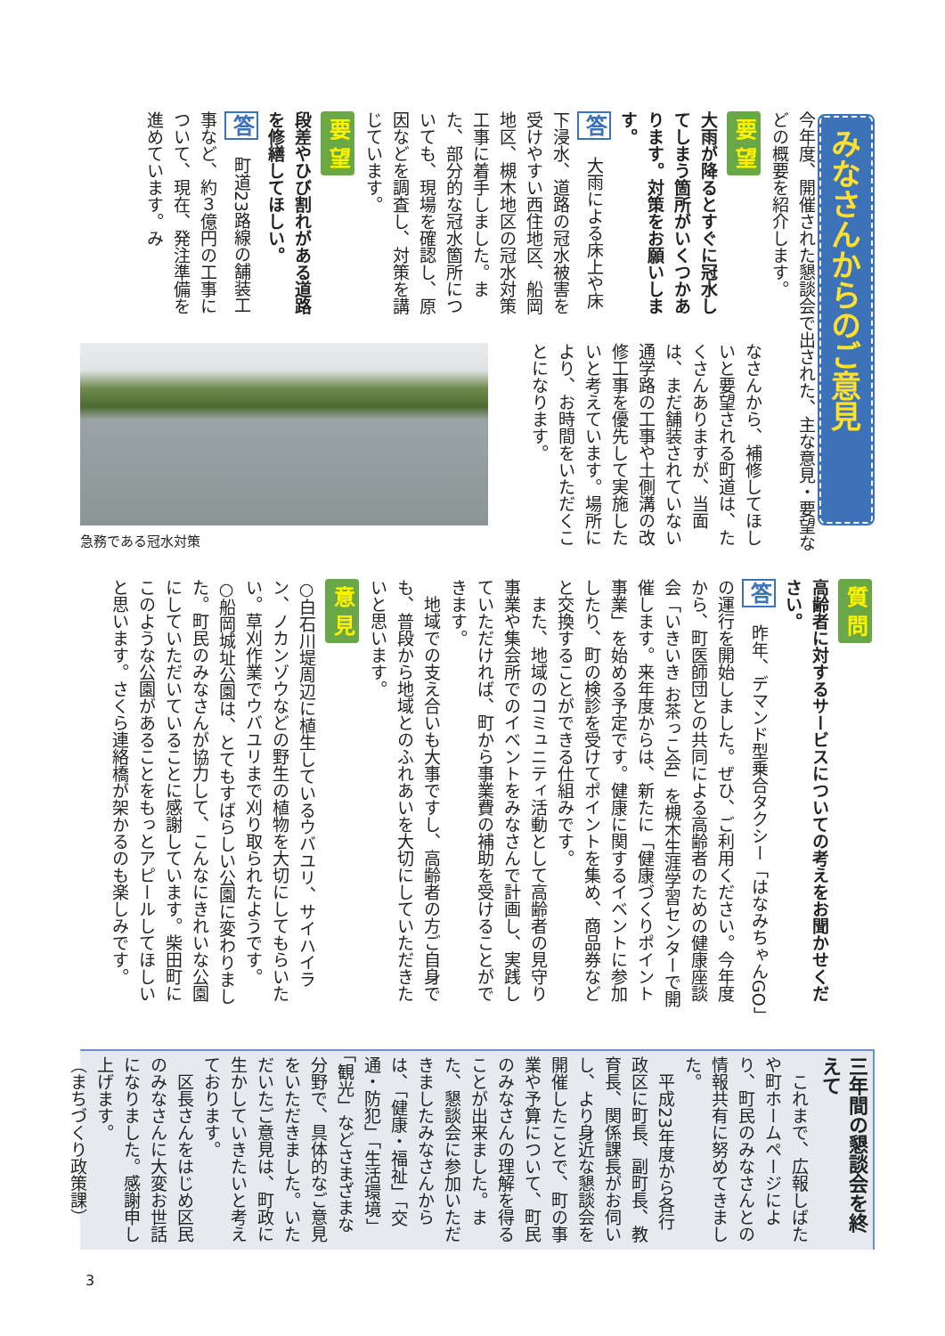みなさんからのご意見
今年度、開催された懇談会で出された、主な意見・要望などの概要を紹介します。
要 望
大雨が降るとすぐに冠水してしまう箇所がいくつかあります。対策をお願いします。
答　大雨による床上や床下浸水、道路の冠水被害を受けやすい西住地区、船岡地区、槻木地区の冠水対策工事に着手しました。また、部分的な冠水箇所についても、現場を確認し、原因などを調査し、対策を講じています。
要 望
段差やひび割れがある道路を修繕してほしい。
答　町道23路線の舗装工事など、約３億円の工事について、現在、発注準備を進めています。み
なさんから、補修してほしいと要望される町道は、たくさんありますが、当面は、まだ舗装されていない通学路の工事や土側溝の改修工事を優先して実施したいと考えています。場所により、お時間をいただくことになります。
急務である冠水対策
質 問
高齢者に対するサービスについての考えをお聞かせください。
答　昨年、デマンド型乗合タクシー「はなみちゃんGO」の運行を開始しました。ぜひ、ご利用ください。今年度から、町医師団との共同による高齢者のための健康座談会「いきいき お茶っこ会」を槻木生涯学習センターで開催します。来年度からは、新たに「健康づくりポイント事業」を始める予定です。健康に関するイベントに参加したり、町の検診を受けてポイントを集め、商品券などと交換することができる仕組みです。
　また、地域のコミュニティ活動として高齢者の見守り事業や集会所でのイベントをみなさんで計画し、実践していただければ、町から事業費の補助を受けることができます。
　地域での支え合いも大事ですし、高齢者の方ご自身でも、普段から地域とのふれあいを大切にしていただきたいと思います。
意 見
○白石川堤周辺に植生しているウバユリ、サイハイラン、ノカンゾウなどの野生の植物を大切にしてもらいたい。草刈作業でウバユリまで刈り取られたようです。
○船岡城址公園は、とてもすばらしい公園に変わりました。町民のみなさんが協力して、こんなにきれいな公園にしていただいていることに感謝しています。柴田町にこのような公園があることをもっとアピールしてほしいと思います。さくら連絡橋が架かるのも楽しみです。
三年間の懇談会を終えて
　これまで、広報しばたや町ホームページにより、町民のみなさんとの情報共有に努めてきました。
　平成23年度から各行政区に町長、副町長、教育長、関係課長がお伺いし、より身近な懇談会を開催したことで、町の事業や予算について、町民のみなさんの理解を得ることが出来ました。また、懇談会に参加いただきましたみなさんからは、「健康・福祉」「交通・防犯」「生活環境」「観光」などさまざまな分野で、具体的なご意見をいただきました。いただいたご意見は、町政に生かしていきたいと考えております。
　区長さんをはじめ区民のみなさんに大変お世話になりました。感謝申し上げます。
（まちづくり政策課）
3